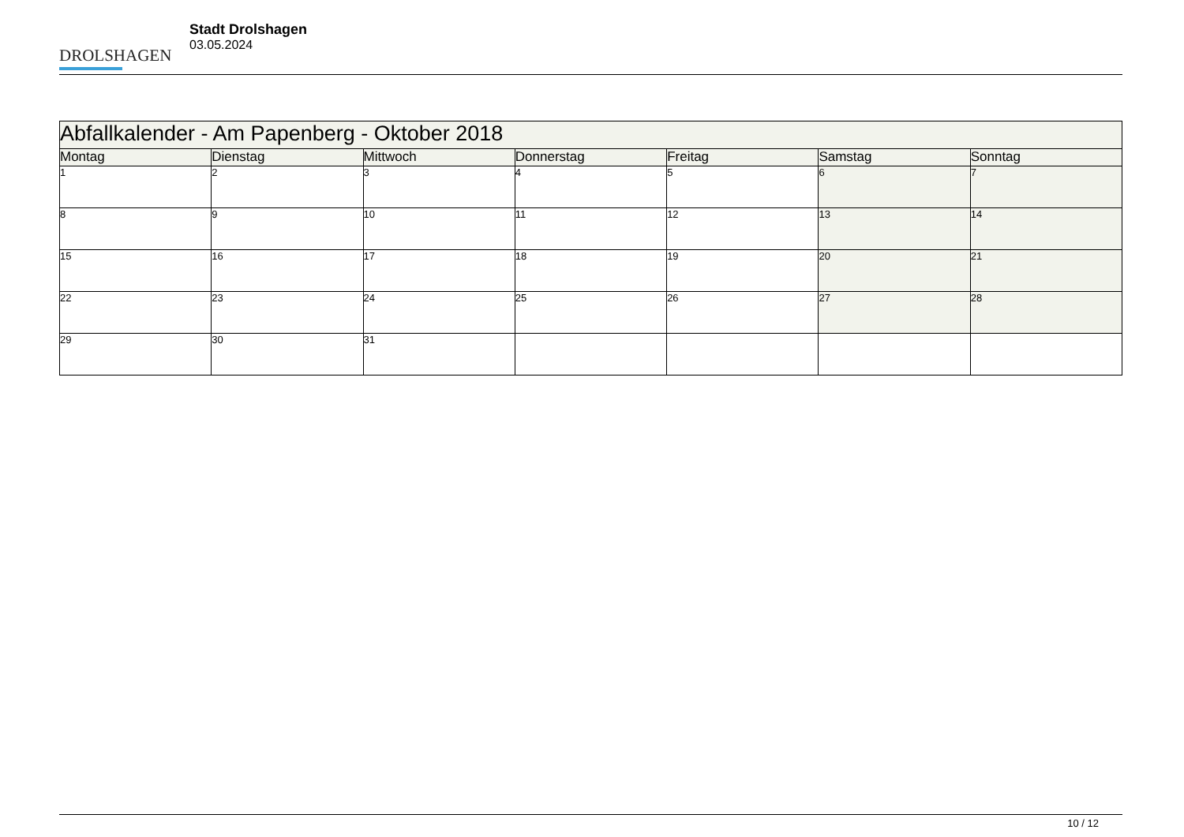DROLSHAGEN
Stadt Drolshagen
03.05.2024
| Abfallkalender - Am Papenberg - Oktober 2018 | | | | | | |
| --- | --- | --- | --- | --- | --- | --- |
| Montag | Dienstag | Mittwoch | Donnerstag | Freitag | Samstag | Sonntag |
| 1 | 2 | 3 | 4 | 5 | 6 | 7 |
| 8 | 9 | 10 | 11 | 12 | 13 | 14 |
| 15 | 16 | 17 | 18 | 19 | 20 | 21 |
| 22 | 23 | 24 | 25 | 26 | 27 | 28 |
| 29 | 30 | 31 | | | | |
10 / 12